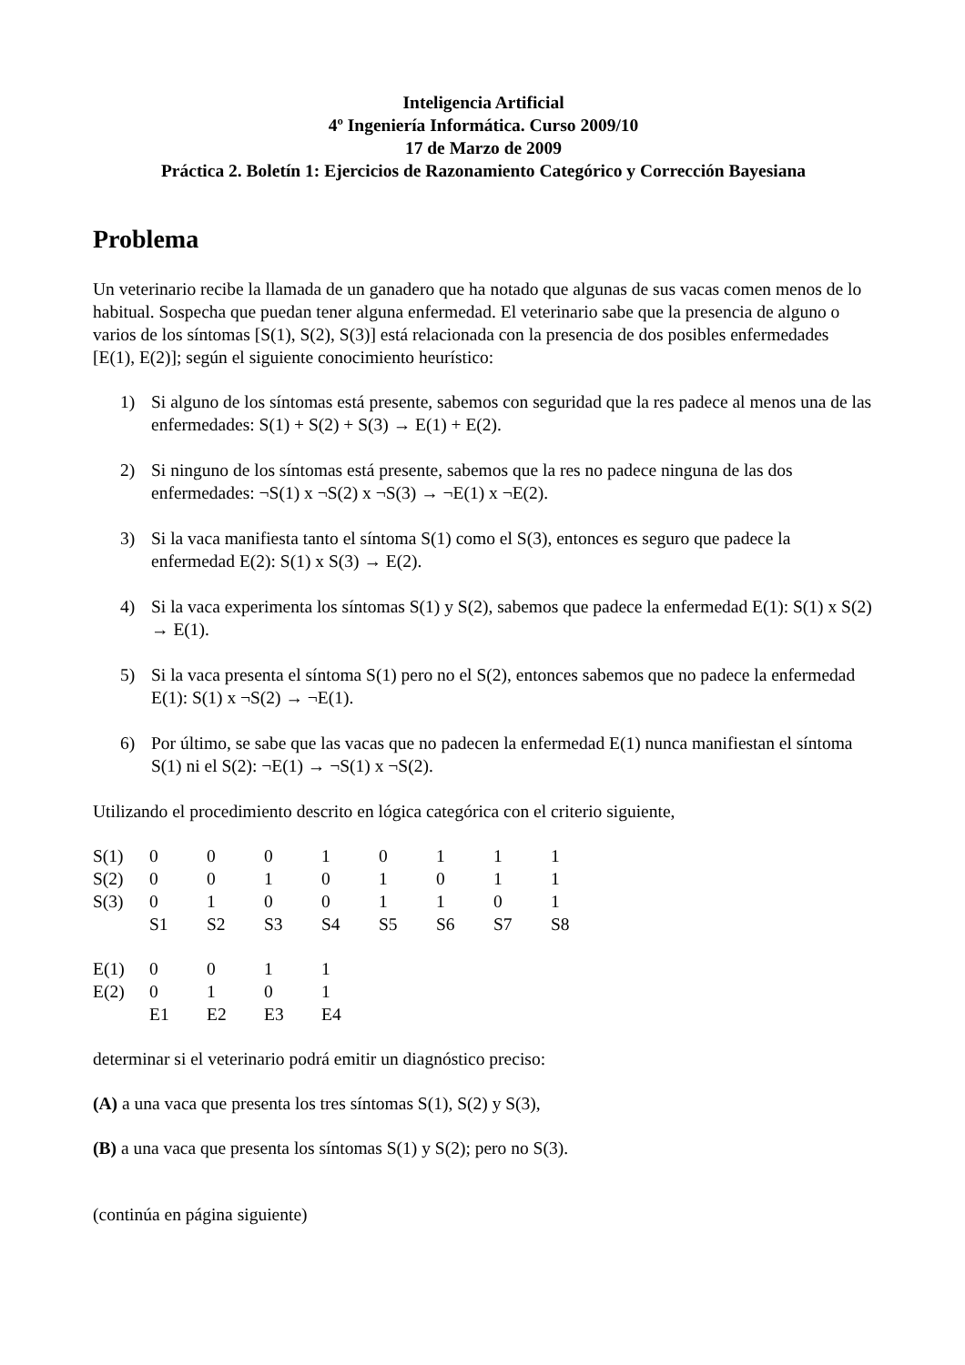Inteligencia Artificial
4º Ingeniería Informática. Curso 2009/10
17 de Marzo de 2009
Práctica 2. Boletín 1: Ejercicios de Razonamiento Categórico y Corrección Bayesiana
Problema
Un veterinario recibe la llamada de un ganadero que ha notado que algunas de sus vacas comen menos de lo habitual. Sospecha que puedan tener alguna enfermedad. El veterinario sabe que la presencia de alguno o varios de los síntomas [S(1), S(2), S(3)] está relacionada con la presencia de dos posibles enfermedades [E(1), E(2)]; según el siguiente conocimiento heurístico:
1) Si alguno de los síntomas está presente, sabemos con seguridad que la res padece al menos una de las enfermedades: S(1) + S(2) + S(3) → E(1) + E(2).
2) Si ninguno de los síntomas está presente, sabemos que la res no padece ninguna de las dos enfermedades: ¬S(1) x ¬S(2) x ¬S(3) → ¬E(1) x ¬E(2).
3) Si la vaca manifiesta tanto el síntoma S(1) como el S(3), entonces es seguro que padece la enfermedad E(2): S(1) x S(3) → E(2).
4) Si la vaca experimenta los síntomas S(1) y S(2), sabemos que padece la enfermedad E(1): S(1) x S(2) → E(1).
5) Si la vaca presenta el síntoma S(1) pero no el S(2), entonces sabemos que no padece la enfermedad E(1): S(1) x ¬S(2) → ¬E(1).
6) Por último, se sabe que las vacas que no padecen la enfermedad E(1) nunca manifiestan el síntoma S(1) ni el S(2): ¬E(1) → ¬S(1) x ¬S(2).
Utilizando el procedimiento descrito en lógica categórica con el criterio siguiente,
| S(1) | 0 | 0 | 0 | 1 | 0 | 1 | 1 | 1 |
| S(2) | 0 | 0 | 1 | 0 | 1 | 0 | 1 | 1 |
| S(3) | 0 | 1 | 0 | 0 | 1 | 1 | 0 | 1 |
| | S1 | S2 | S3 | S4 | S5 | S6 | S7 | S8 |
| E(1) | 0 | 0 | 1 | 1 |
| E(2) | 0 | 1 | 0 | 1 |
| | E1 | E2 | E3 | E4 |
determinar si el veterinario podrá emitir un diagnóstico preciso:
(A) a una vaca que presenta los tres síntomas S(1), S(2) y S(3),
(B) a una vaca que presenta los síntomas S(1) y S(2); pero no S(3).
(continúa en página siguiente)